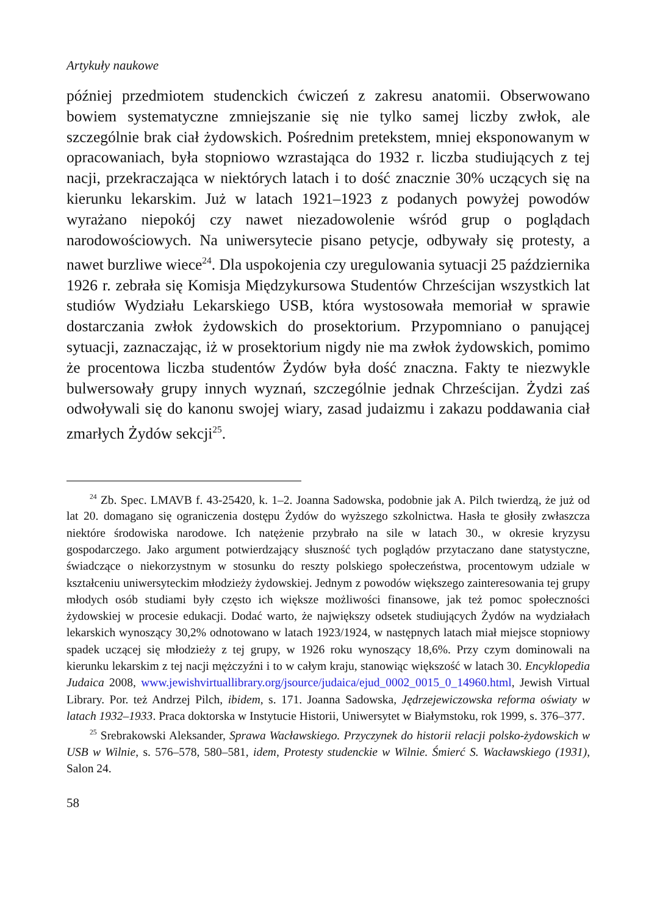Artykuły naukowe
później przedmiotem studenckich ćwiczeń z zakresu anatomii. Obserwowano bowiem systematyczne zmniejszanie się nie tylko samej liczby zwłok, ale szczególnie brak ciał żydowskich. Pośrednim pretekstem, mniej eksponowanym w opracowaniach, była stopniowo wzrastająca do 1932 r. liczba studiujących z tej nacji, przekraczająca w niektórych latach i to dość znacznie 30% uczących się na kierunku lekarskim. Już w latach 1921–1923 z podanych powyżej powodów wyrażano niepokój czy nawet niezadowolenie wśród grup o poglądach narodowościowych. Na uniwersytecie pisano petycje, odbywały się protesty, a nawet burzliwe wiece<sup>24</sup>. Dla uspokojenia czy uregulowania sytuacji 25 października 1926 r. zebrała się Komisja Międzykursowa Studentów Chrześcijan wszystkich lat studiów Wydziału Lekarskiego USB, która wystosowała memoriał w sprawie dostarczania zwłok żydowskich do prosektorium. Przypomniano o panującej sytuacji, zaznaczając, iż w prosektorium nigdy nie ma zwłok żydowskich, pomimo że procentowa liczba studentów Żydów była dość znaczna. Fakty te niezwykle bulwersowały grupy innych wyznań, szczególnie jednak Chrześcijan. Żydzi zaś odwoływali się do kanonu swojej wiary, zasad judaizmu i zakazu poddawania ciał zmarłych Żydów sekcji<sup>25</sup>.
<sup>24</sup> Zb. Spec. LMAVB f. 43-25420, k. 1–2. Joanna Sadowska, podobnie jak A. Pilch twierdzą, że już od lat 20. domagano się ograniczenia dostępu Żydów do wyższego szkolnictwa. Hasła te głosiły zwłaszcza niektóre środowiska narodowe. Ich natężenie przybrało na sile w latach 30., w okresie kryzysu gospodarczego. Jako argument potwierdzający słuszność tych poglądów przytaczano dane statystyczne, świadczące o niekorzystnym w stosunku do reszty polskiego społeczeństwa, procentowym udziale w kształceniu uniwersyteckim młodzieży żydowskiej. Jednym z powodów większego zainteresowania tej grupy młodych osób studiami były często ich większe możliwości finansowe, jak też pomoc społeczności żydowskiej w procesie edukacji. Dodać warto, że największy odsetek studiujących Żydów na wydziałach lekarskich wynoszący 30,2% odnotowano w latach 1923/1924, w następnych latach miał miejsce stopniowy spadek uczącej się młodzieży z tej grupy, w 1926 roku wynoszący 18,6%. Przy czym dominowali na kierunku lekarskim z tej nacji mężczyźni i to w całym kraju, stanowiąc większość w latach 30. Encyklopedia Judaica 2008, www.jewishvirtuallibrary.org/jsource/judaica/ejud_0002_0015_0_14960.html, Jewish Virtual Library. Por. też Andrzej Pilch, ibidem, s. 171. Joanna Sadowska, Jędrzejewiczowska reforma oświaty w latach 1932–1933. Praca doktorska w Instytucie Historii, Uniwersytet w Białymstoku, rok 1999, s. 376–377.
<sup>25</sup> Srebrakowski Aleksander, Sprawa Wacławskiego. Przyczynek do historii relacji polsko-żydowskich w USB w Wilnie, s. 576–578, 580–581, idem, Protesty studenckie w Wilnie. Śmierć S. Wacławskiego (1931), Salon 24.
58